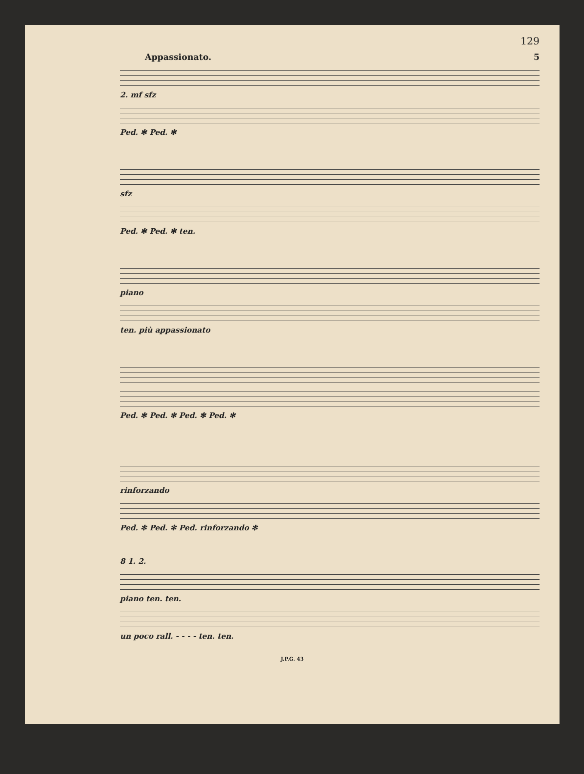129
Appassionato. 5
2. mf sfz
Ped. ✻ Ped. ✻
sfz
Ped. ✻ Ped. ✻ ten.
piano
ten. più appassionato
Ped. ✻ Ped. ✻ Ped. ✻ Ped. ✻
rinforzando
Ped. ✻ Ped. ✻ Ped. rinforzando ✻
8 1. 2.
piano ten. ten.
un poco rall. - - - - ten. ten.
J.P.G. 43